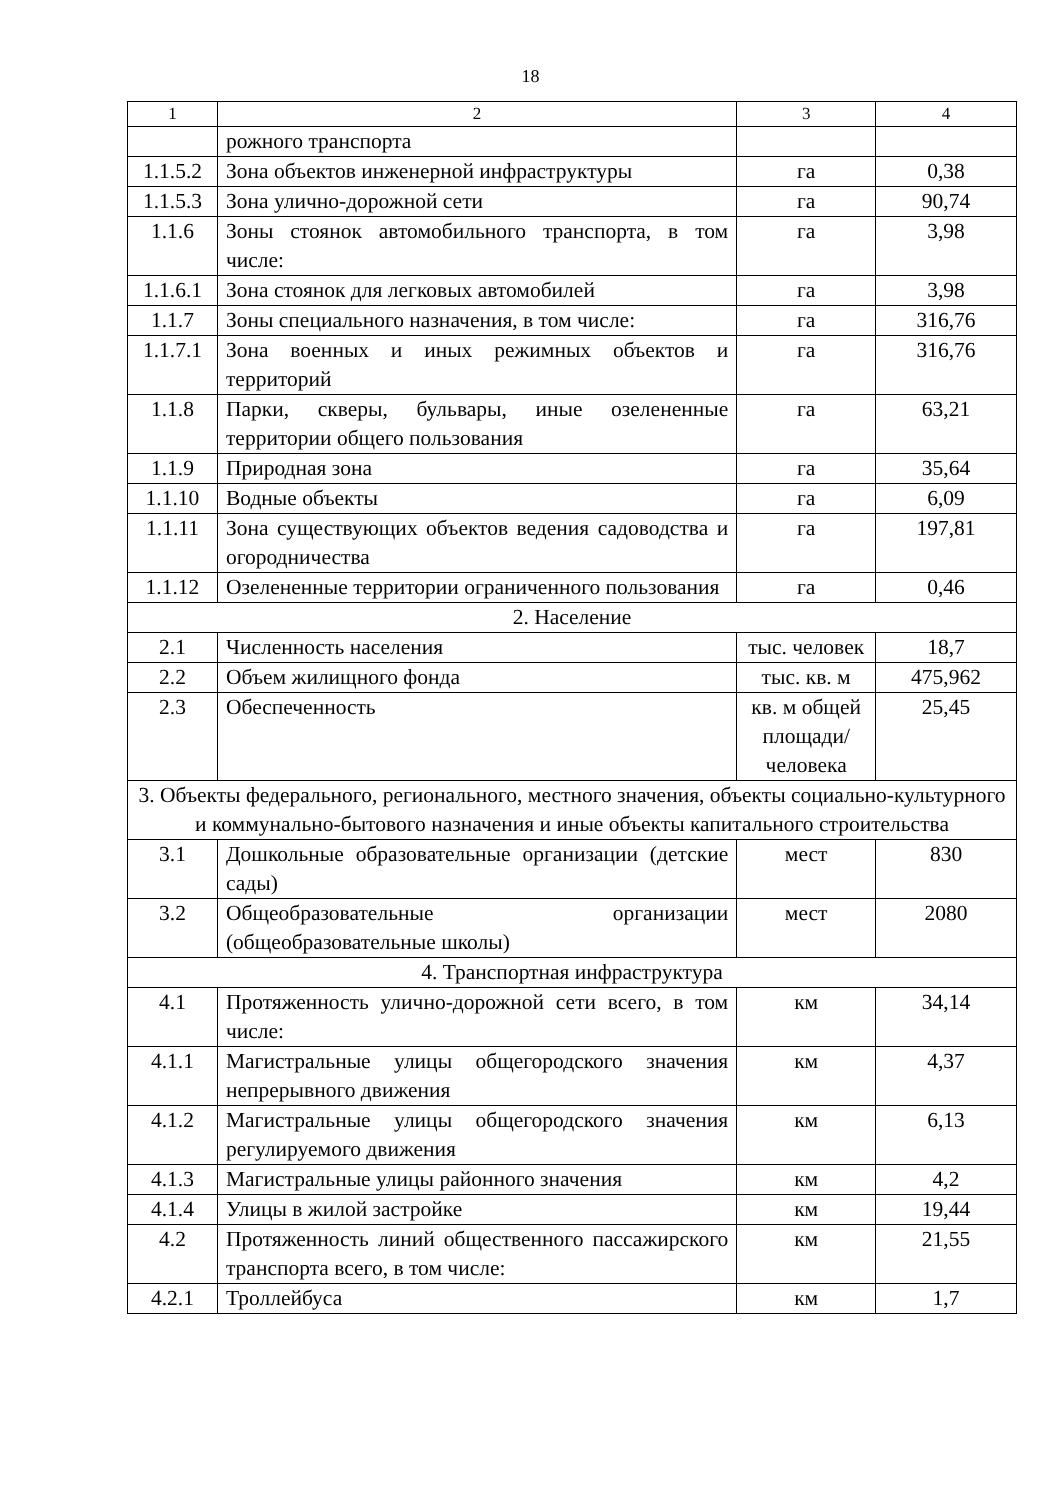18
| 1 | 2 | 3 | 4 |
| --- | --- | --- | --- |
| | рожного транспорта | | |
| 1.1.5.2 | Зона объектов инженерной инфраструктуры | га | 0,38 |
| 1.1.5.3 | Зона улично-дорожной сети | га | 90,74 |
| 1.1.6 | Зоны стоянок автомобильного транспорта, в том числе: | га | 3,98 |
| 1.1.6.1 | Зона стоянок для легковых автомобилей | га | 3,98 |
| 1.1.7 | Зоны специального назначения, в том числе: | га | 316,76 |
| 1.1.7.1 | Зона военных и иных режимных объектов и территорий | га | 316,76 |
| 1.1.8 | Парки, скверы, бульвары, иные озелененные территории общего пользования | га | 63,21 |
| 1.1.9 | Природная зона | га | 35,64 |
| 1.1.10 | Водные объекты | га | 6,09 |
| 1.1.11 | Зона существующих объектов ведения садоводства и огородничества | га | 197,81 |
| 1.1.12 | Озелененные территории ограниченного пользования | га | 0,46 |
| 2. Население | | | |
| 2.1 | Численность населения | тыс. человек | 18,7 |
| 2.2 | Объем жилищного фонда | тыс. кв. м | 475,962 |
| 2.3 | Обеспеченность | кв. м общей площади/ человека | 25,45 |
| 3. Объекты федерального, регионального, местного значения, объекты социально-культурного и коммунально-бытового назначения и иные объекты капитального строительства | | | |
| 3.1 | Дошкольные образовательные организации (детские сады) | мест | 830 |
| 3.2 | Общеобразовательные организации (общеобразовательные школы) | мест | 2080 |
| 4. Транспортная инфраструктура | | | |
| 4.1 | Протяженность улично-дорожной сети всего, в том числе: | км | 34,14 |
| 4.1.1 | Магистральные улицы общегородского значения непрерывного движения | км | 4,37 |
| 4.1.2 | Магистральные улицы общегородского значения регулируемого движения | км | 6,13 |
| 4.1.3 | Магистральные улицы районного значения | км | 4,2 |
| 4.1.4 | Улицы в жилой застройке | км | 19,44 |
| 4.2 | Протяженность линий общественного пассажирского транспорта всего, в том числе: | км | 21,55 |
| 4.2.1 | Троллейбуса | км | 1,7 |